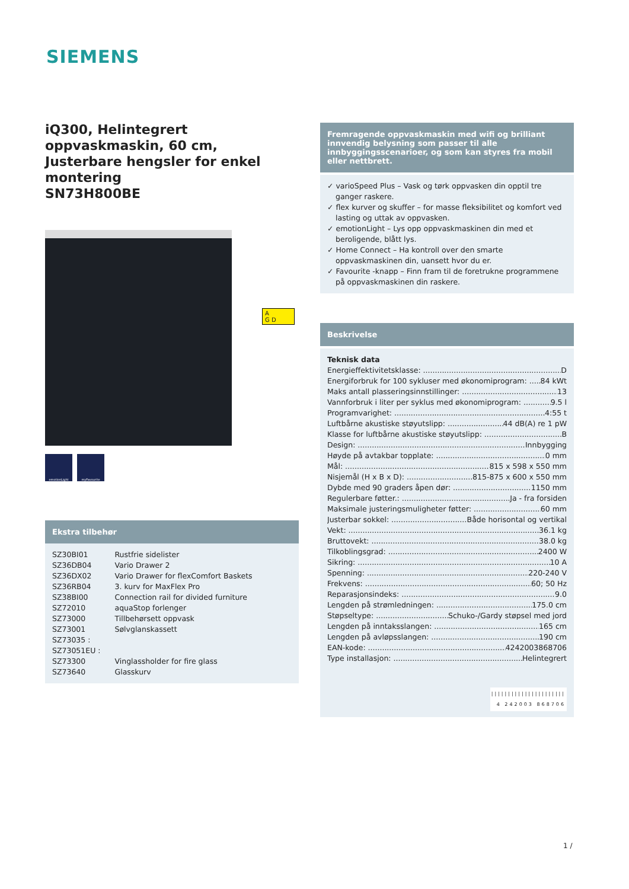SIEMENS
iQ300, Helintegrert oppvaskmaskin, 60 cm, Justerbare hengsler for enkel montering
SN73H800BE
emotionLight myFavourite
Ekstra tilbehør
| SZ30BI01 | Rustfrie sidelister |
| SZ36DB04 | Vario Drawer 2 |
| SZ36DX02 | Vario Drawer for flexComfort Baskets |
| SZ36RB04 | 3. kurv for MaxFlex Pro |
| SZ38BI00 | Connection rail for divided furniture |
| SZ72010 | aquaStop forlenger |
| SZ73000 | Tillbehørsett oppvask |
| SZ73001 | Sølvglanskassett |
| SZ73035 : | |
| SZ73051EU : | |
| SZ73300 | Vinglassholder for fire glass |
| SZ73640 | Glasskurv |
A
G D
Fremragende oppvaskmaskin med wifi og brilliant innvendig belysning som passer til alle innbyggingsscenarioer, og som kan styres fra mobil eller nettbrett.
✓ varioSpeed Plus – Vask og tørk oppvasken din opptil tre ganger raskere.
✓ flex kurver og skuffer – for masse fleksibilitet og komfort ved lasting og uttak av oppvasken.
✓ emotionLight – Lys opp oppvaskmaskinen din med et beroligende, blått lys.
✓ Home Connect – Ha kontroll over den smarte oppvaskmaskinen din, uansett hvor du er.
✓ Favourite -knapp – Finn fram til de foretrukne programmene på oppvaskmaskinen din raskere.
Beskrivelse
Teknisk data
Energieffektivitetsklasse: D
Energiforbruk for 100 sykluser med økonomiprogram: 84 kWt
Maks antall plasseringsinnstillinger: 13
Vannforbruk i liter per syklus med økonomiprogram: 9.5 l
Programvarighet: 4:55 t
Luftbårne akustiske støyutslipp: 44 dB(A) re 1 pW
Klasse for luftbårne akustiske støyutslipp: B
Design: Innbygging
Høyde på avtakbar topplate: 0 mm
Mål: 815 x 598 x 550 mm
Nisjemål (H x B x D): 815-875 x 600 x 550 mm
Dybde med 90 graders åpen dør: 1150 mm
Regulerbare føtter.: Ja - fra forsiden
Maksimale justeringsmuligheter føtter: 60 mm
Justerbar sokkel: Både horisontal og vertikal
Vekt: 36.1 kg
Bruttovekt: 38.0 kg
Tilkoblingsgrad: 2400 W
Sikring: 10 A
Spenning: 220-240 V
Frekvens: 60; 50 Hz
Reparasjonsindeks: 9.0
Lengden på strømledningen: 175.0 cm
Støpseltype: Schuko-/Gardy støpsel med jord
Lengden på inntaksslangen: 165 cm
Lengden på avløpsslangen: 190 cm
EAN-kode: 4242003868706
Type installasjon: Helintegrert
||||||||||||||||||||||
4 242003 868706
1 /